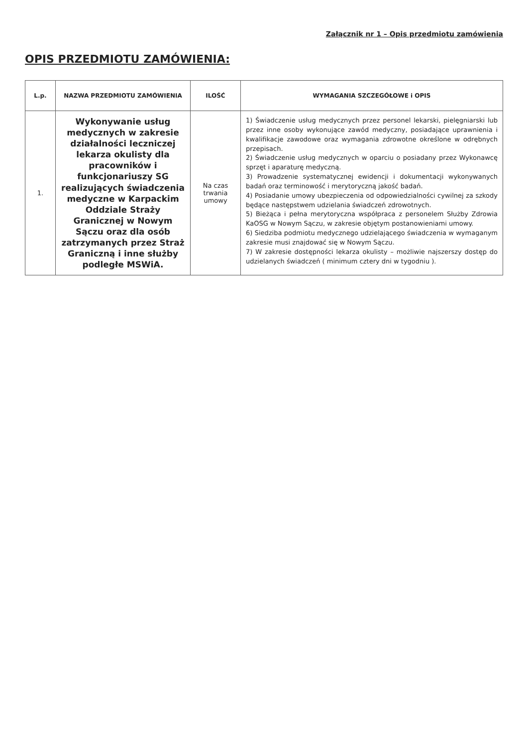Załącznik nr 1 – Opis przedmiotu zamówienia
OPIS PRZEDMIOTU ZAMÓWIENIA:
| L.p. | NAZWA PRZEDMIOTU ZAMÓWIENIA | ILOŚĆ | WYMAGANIA SZCZEGÓŁOWE i OPIS |
| --- | --- | --- | --- |
| 1. | Wykonywanie usług medycznych w zakresie działalności leczniczej lekarza okulisty dla pracowników i funkcjonariuszy SG realizujących świadczenia medyczne w Karpackim Oddziale Straży Granicznej w Nowym Sączu oraz dla osób zatrzymanych przez Straż Graniczną i inne służby podległe MSWiA. | Na czas trwania umowy | 1) Świadczenie usług medycznych przez personel lekarski, pielęgniarski lub przez inne osoby wykonujące zawód medyczny, posiadające uprawnienia i kwalifikacje zawodowe oraz wymagania zdrowotne określone w odrębnych przepisach. 2) Świadczenie usług medycznych w oparciu o posiadany przez Wykonawcę sprzęt i aparaturę medyczną. 3) Prowadzenie systematycznej ewidencji i dokumentacji wykonywanych badań oraz terminowość i merytoryczną jakość badań. 4) Posiadanie umowy ubezpieczenia od odpowiedzialności cywilnej za szkody będące następstwem udzielania świadczeń zdrowotnych. 5) Bieżąca i pełna merytoryczna współpraca z personelem Służby Zdrowia KaOSG w Nowym Sączu, w zakresie objętym postanowieniami umowy. 6) Siedziba podmiotu medycznego udzielającego świadczenia w wymaganym zakresie musi znajdować się w Nowym Sączu. 7) W zakresie dostępności lekarza okulisty – możliwie najszerszy dostęp do udzielanych świadczeń ( minimum cztery dni w tygodniu ). |